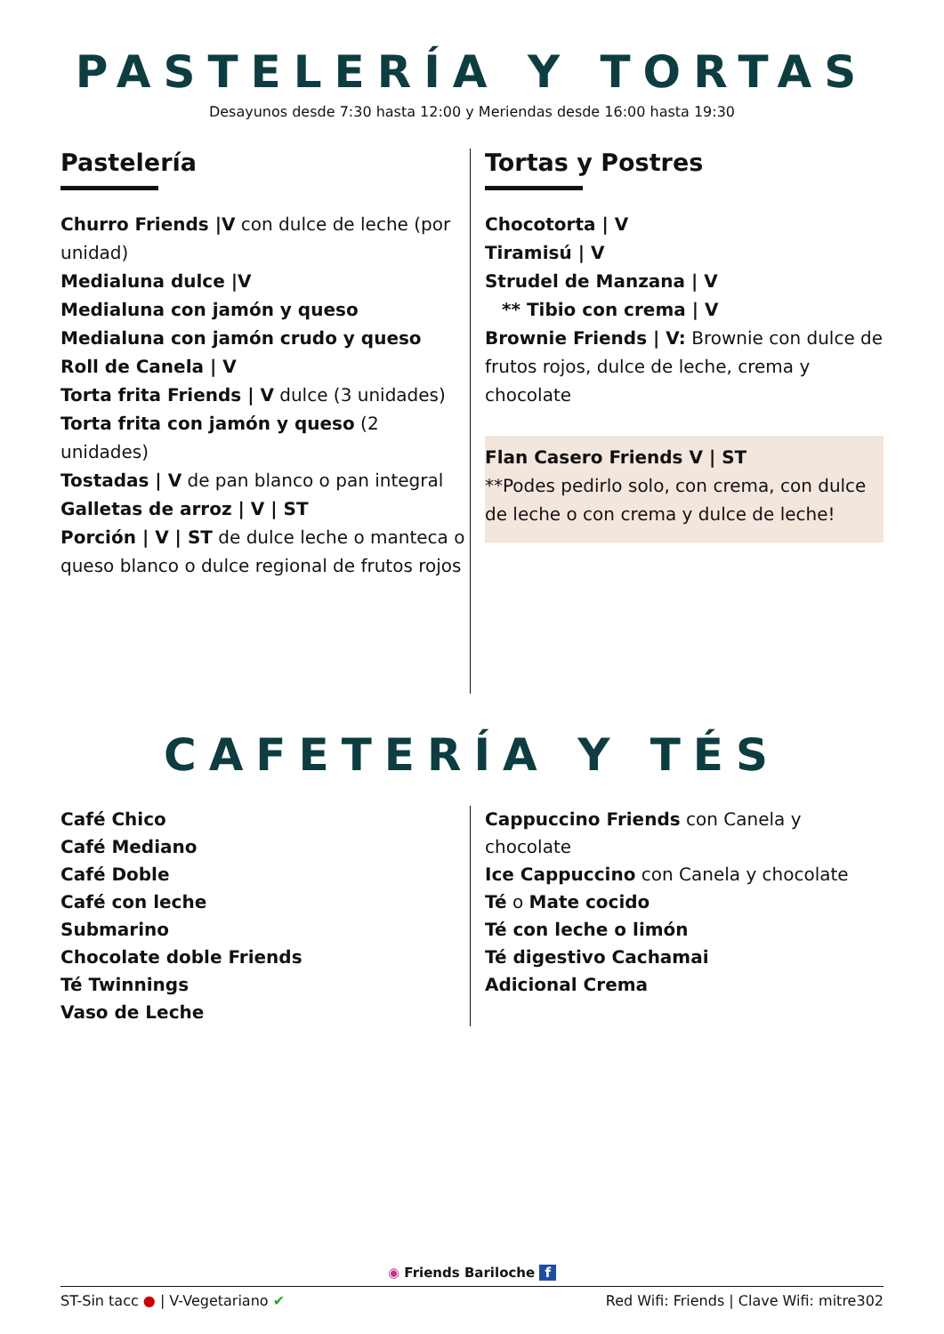PASTELERÍA Y TORTAS
Desayunos desde 7:30 hasta 12:00 y Meriendas desde 16:00 hasta 19:30
Pastelería
Churro Friends |V con dulce de leche (por unidad)
Medialuna dulce |V
Medialuna con jamón y queso
Medialuna con jamón crudo y queso
Roll de Canela | V
Torta frita Friends | V dulce (3 unidades)
Torta frita con jamón y queso (2 unidades)
Tostadas | V de pan blanco o pan integral
Galletas de arroz | V | ST
Porción | V | ST de dulce leche o manteca o queso blanco o dulce regional de frutos rojos
Tortas y Postres
Chocotorta | V
Tiramisú | V
Strudel de Manzana | V
** Tibio con crema | V
Brownie Friends | V: Brownie con dulce de frutos rojos, dulce de leche, crema y chocolate
Flan Casero Friends V | ST
**Podes pedirlo solo, con crema, con dulce de leche o con crema y dulce de leche!
CAFETERÍA Y TÉS
Café Chico
Café Mediano
Café Doble
Café con leche
Submarino
Chocolate doble Friends
Té Twinnings
Vaso de Leche
Cappuccino Friends con Canela y chocolate
Ice Cappuccino con Canela y chocolate
Té o Mate cocido
Té con leche o limón
Té digestivo Cachamai
Adicional Crema
◉ Friends Bariloche f
ST-Sin tacc ● | V-Vegetariano ✔ Red Wifi: Friends | Clave Wifi: mitre302